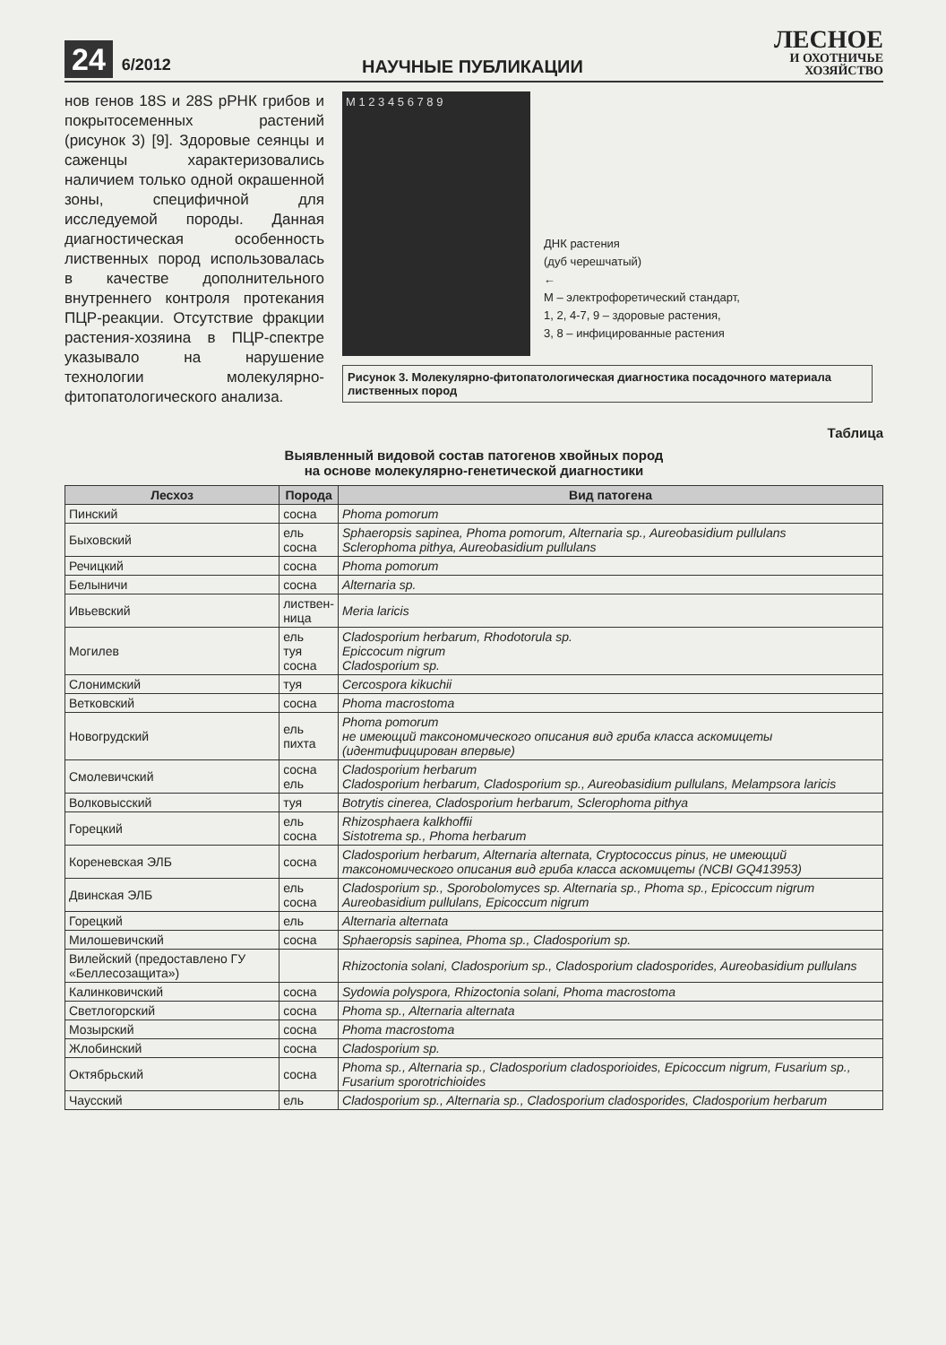24 6/2012
НАУЧНЫЕ ПУБЛИКАЦИИ
ЛЕСНОЕ
И ОХОТНИЧЬЕ
ХОЗЯЙСТВО
нов генов 18S и 28S рРНК грибов и покрытосеменных растений (рисунок 3) [9]. Здоровые сеянцы и саженцы характеризовались наличием только одной окрашенной зоны, специфичной для исследуемой породы. Данная диагностическая особенность лиственных пород использовалась в качестве дополнительного внутреннего контроля протекания ПЦР-реакции. Отсутствие фракции растения-хозяина в ПЦР-спектре указывало на нарушение технологии молекулярно-фитопатологического анализа.
M 1 2 3 4 5 6 7 8 9
ДНК растения
(дуб черешчатый)
←
М – электрофоретический стандарт,
1, 2, 4-7, 9 – здоровые растения,
3, 8 – инфицированные растения
Рисунок 3. Молекулярно-фитопатологическая диагностика посадочного материала лиственных пород
Таблица
Выявленный видовой состав патогенов хвойных пород
на основе молекулярно-генетической диагностики
| Лесхоз | Порода | Вид патогена |
| --- | --- | --- |
| Пинский | сосна | Phoma pomorum |
| Быховский | ель сосна | Sphaeropsis sapinea, Phoma pomorum, Alternaria sp., Aureobasidium pullulans Sclerophoma pithya, Aureobasidium pullulans |
| Речицкий | сосна | Phoma pomorum |
| Белыничи | сосна | Alternaria sp. |
| Ивьевский | листвен- ница | Meria laricis |
| Могилев | ель туя сосна | Cladosporium herbarum, Rhodotorula sp. Epiccocum nigrum Cladosporium sp. |
| Слонимский | туя | Cercospora kikuchii |
| Ветковский | сосна | Phoma macrostoma |
| Новогрудский | ель пихта | Phoma pomorum не имеющий таксономического описания вид гриба класса аскомицеты (идентифицирован впервые) |
| Смолевичский | сосна ель | Cladosporium herbarum Cladosporium herbarum, Cladosporium sp., Aureobasidium pullulans, Melampsora laricis |
| Волковысский | туя | Botrytis cinerea, Cladosporium herbarum, Sclerophoma pithya |
| Горецкий | ель сосна | Rhizosphaera kalkhoffii Sistotrema sp., Phoma herbarum |
| Кореневская ЭЛБ | сосна | Cladosporium herbarum, Alternaria alternata, Cryptococcus pinus, не имеющий таксономического описания вид гриба класса аскомицеты (NCBI GQ413953) |
| Двинская ЭЛБ | ель сосна | Cladosporium sp., Sporobolomyces sp. Alternaria sp., Phoma sp., Epicoccum nigrum Aureobasidium pullulans, Epicoccum nigrum |
| Горецкий | ель | Alternaria alternata |
| Милошевичский | сосна | Sphaeropsis sapinea, Phoma sp., Cladosporium sp. |
| Вилейский (предоставлено ГУ «Беллесозащита») | | Rhizoctonia solani, Cladosporium sp., Cladosporium cladosporides, Aureobasidium pullulans |
| Калинковичский | сосна | Sydowia polyspora, Rhizoctonia solani, Phoma macrostoma |
| Светлогорский | сосна | Phoma sp., Alternaria alternata |
| Мозырский | сосна | Phoma macrostoma |
| Жлобинский | сосна | Cladosporium sp. |
| Октябрьский | сосна | Phoma sp., Alternaria sp., Cladosporium cladosporioides, Epicoccum nigrum, Fusarium sp., Fusarium sporotrichioides |
| Чаусский | ель | Cladosporium sp., Alternaria sp., Cladosporium cladosporides, Cladosporium herbarum |